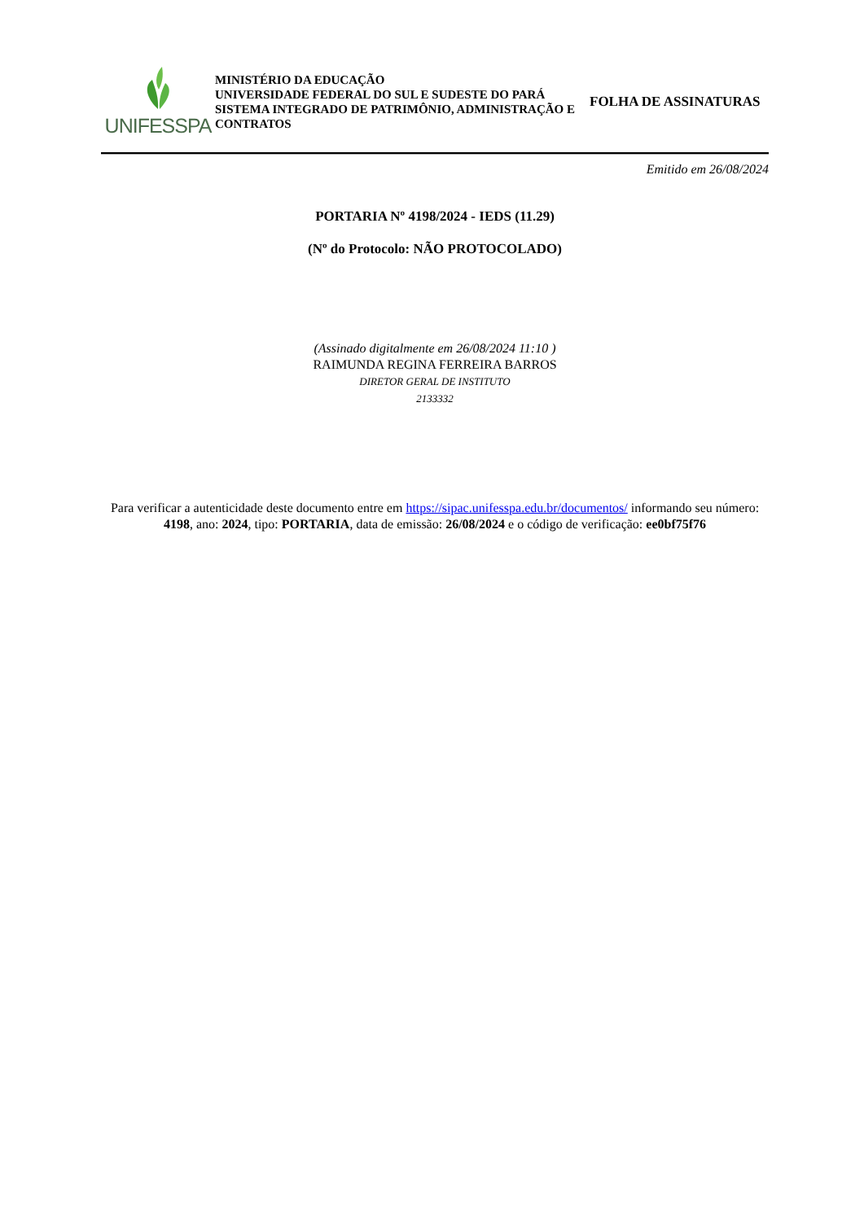UNIFESSPA
MINISTÉRIO DA EDUCAÇÃO
UNIVERSIDADE FEDERAL DO SUL E SUDESTE DO PARÁ
SISTEMA INTEGRADO DE PATRIMÔNIO, ADMINISTRAÇÃO E CONTRATOS
FOLHA DE ASSINATURAS
Emitido em 26/08/2024
PORTARIA Nº 4198/2024 - IEDS (11.29)
(Nº do Protocolo: NÃO PROTOCOLADO)
(Assinado digitalmente em 26/08/2024 11:10 )
RAIMUNDA REGINA FERREIRA BARROS
DIRETOR GERAL DE INSTITUTO
2133332
Para verificar a autenticidade deste documento entre em https://sipac.unifesspa.edu.br/documentos/ informando seu número: 4198, ano: 2024, tipo: PORTARIA, data de emissão: 26/08/2024 e o código de verificação: ee0bf75f76